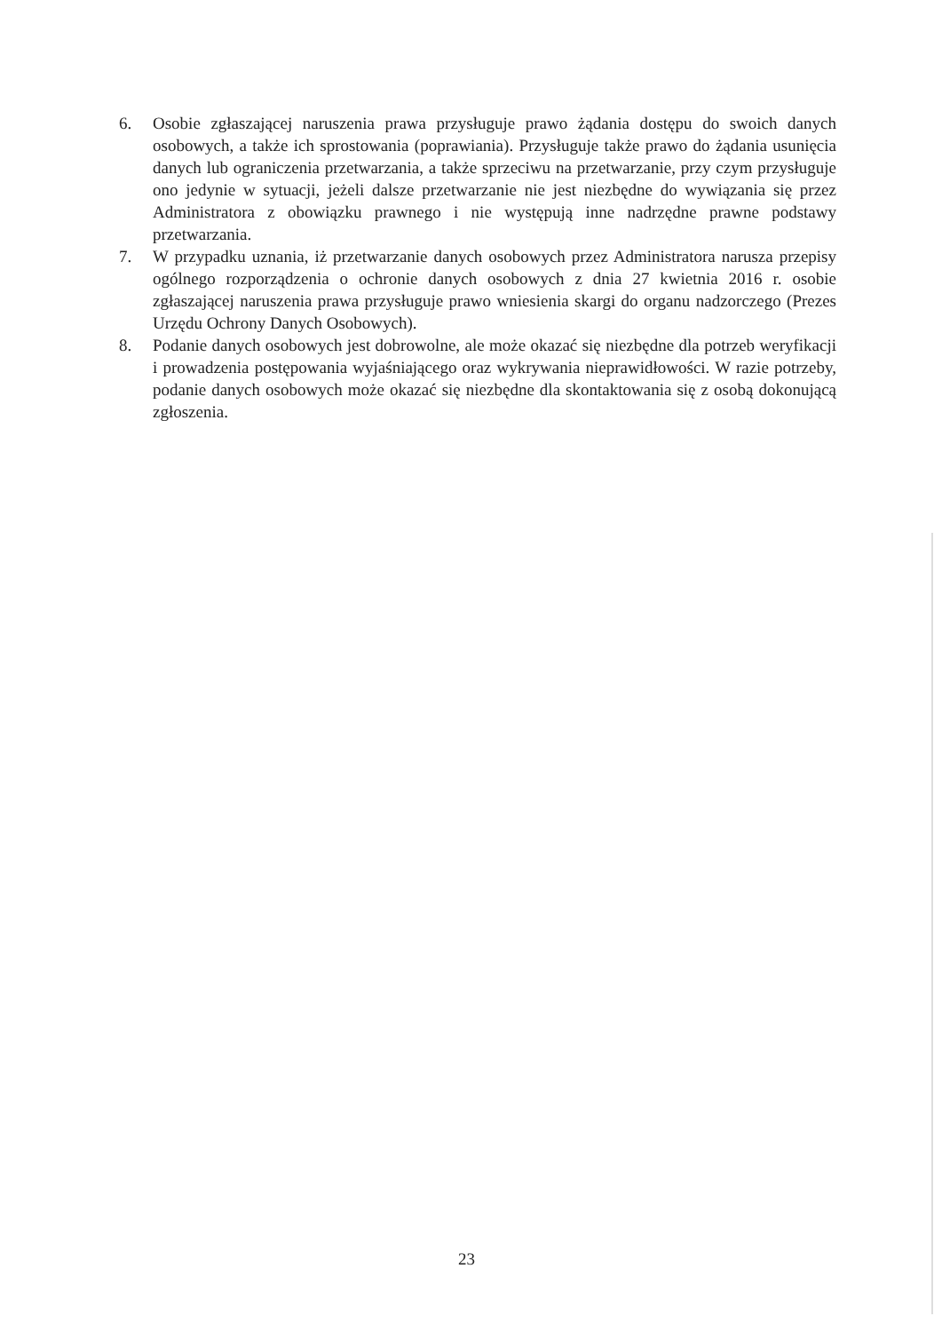6. Osobie zgłaszającej naruszenia prawa przysługuje prawo żądania dostępu do swoich danych osobowych, a także ich sprostowania (poprawiania). Przysługuje także prawo do żądania usunięcia danych lub ograniczenia przetwarzania, a także sprzeciwu na przetwarzanie, przy czym przysługuje ono jedynie w sytuacji, jeżeli dalsze przetwarzanie nie jest niezbędne do wywiązania się przez Administratora z obowiązku prawnego i nie występują inne nadrzędne prawne podstawy przetwarzania.
7. W przypadku uznania, iż przetwarzanie danych osobowych przez Administratora narusza przepisy ogólnego rozporządzenia o ochronie danych osobowych z dnia 27 kwietnia 2016 r. osobie zgłaszającej naruszenia prawa przysługuje prawo wniesienia skargi do organu nadzorczego (Prezes Urzędu Ochrony Danych Osobowych).
8. Podanie danych osobowych jest dobrowolne, ale może okazać się niezbędne dla potrzeb weryfikacji i prowadzenia postępowania wyjaśniającego oraz wykrywania nieprawidłowości. W razie potrzeby, podanie danych osobowych może okazać się niezbędne dla skontaktowania się z osobą dokonującą zgłoszenia.
23